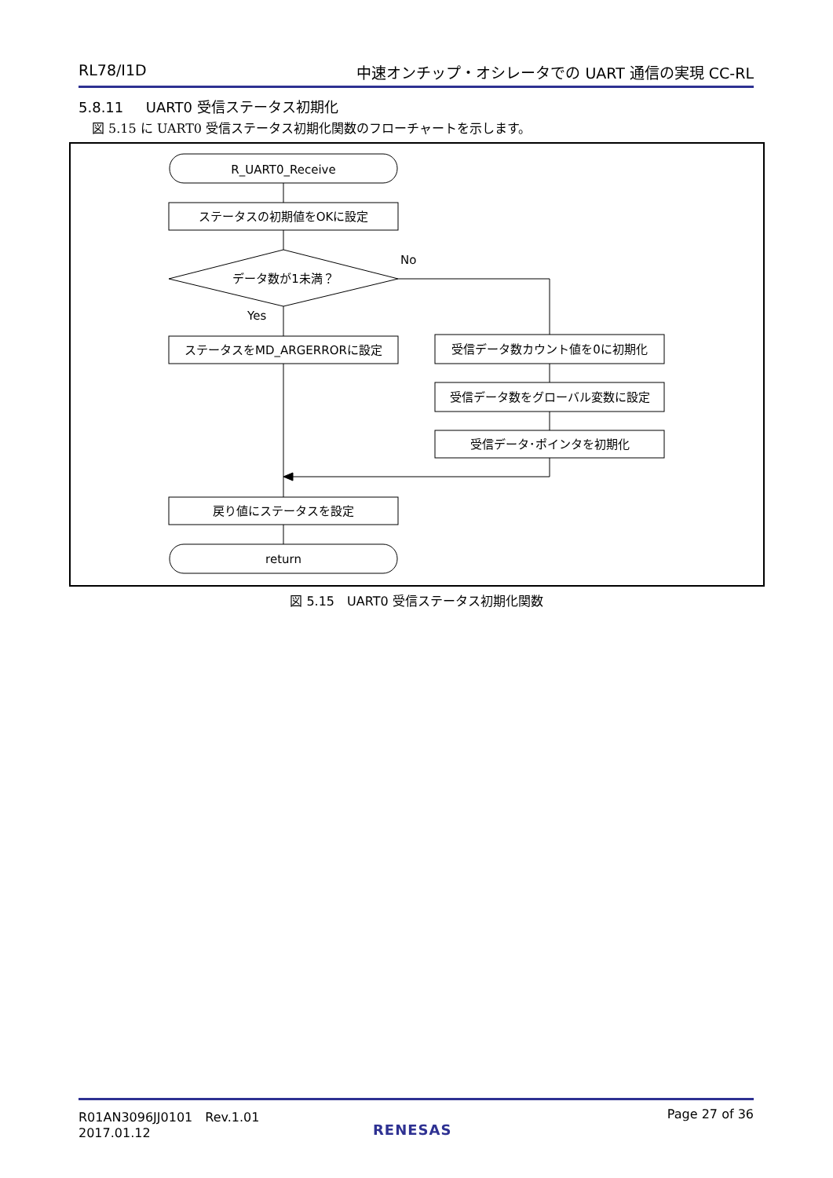RL78/I1D 中速オンチップ・オシレータでの UART 通信の実現 CC-RL
5.8.11 UART0 受信ステータス初期化
図 5.15 に UART0 受信ステータス初期化関数のフローチャートを示します。
R_UART0_Receive
ステータスの初期値をOKに設定
データ数が1未満？
No
Yes
ステータスをMD_ARGERRORに設定
受信データ数カウント値を0に初期化
受信データ数をグローバル変数に設定
受信データ･ポインタを初期化
戻り値にステータスを設定
return
図 5.15　UART0 受信ステータス初期化関数
R01AN3096JJ0101　Rev.1.01
2017.01.12 Page 27 of 36
RENESAS